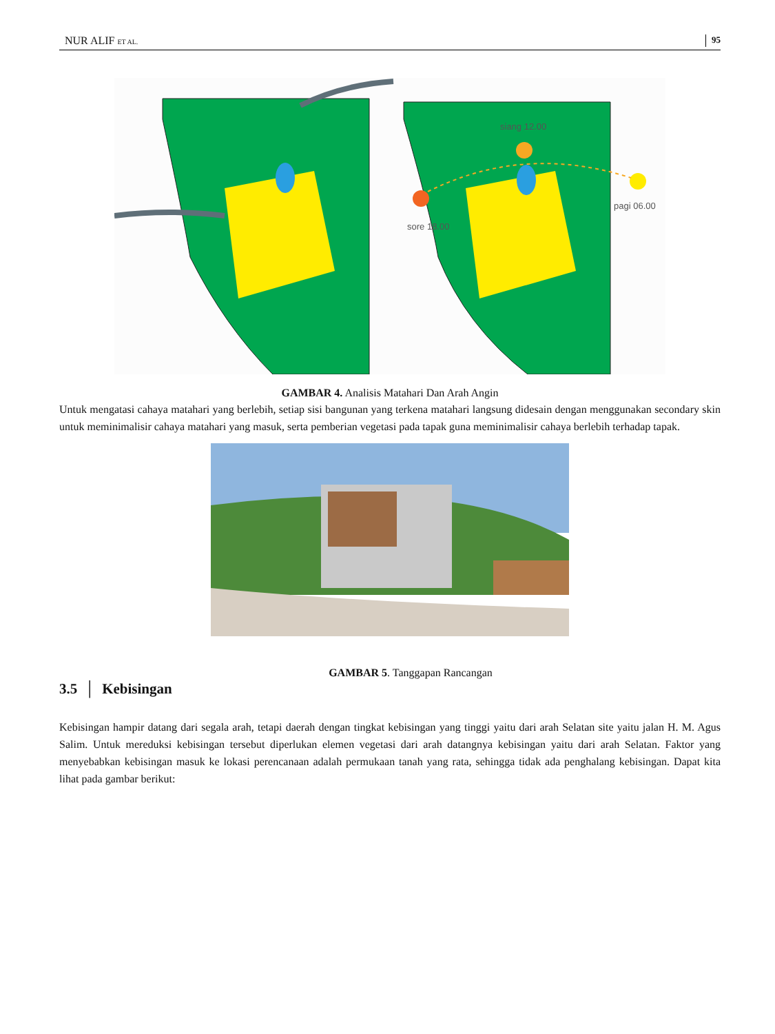NUR ALIF ET AL. 95
siang 12.00
sore 18.00
pagi 06.00
GAMBAR 4. Analisis Matahari Dan Arah Angin
Untuk mengatasi cahaya matahari yang berlebih, setiap sisi bangunan yang terkena matahari langsung didesain dengan menggunakan secondary skin untuk meminimalisir cahaya matahari yang masuk, serta pemberian vegetasi pada tapak guna meminimalisir cahaya berlebih terhadap tapak.
GAMBAR 5. Tanggapan Rancangan
3.5 │ Kebisingan
Kebisingan hampir datang dari segala arah, tetapi daerah dengan tingkat kebisingan yang tinggi yaitu dari arah Selatan site yaitu jalan H. M. Agus Salim. Untuk mereduksi kebisingan tersebut diperlukan elemen vegetasi dari arah datangnya kebisingan yaitu dari arah Selatan. Faktor yang menyebabkan kebisingan masuk ke lokasi perencanaan adalah permukaan tanah yang rata, sehingga tidak ada penghalang kebisingan. Dapat kita lihat pada gambar berikut: